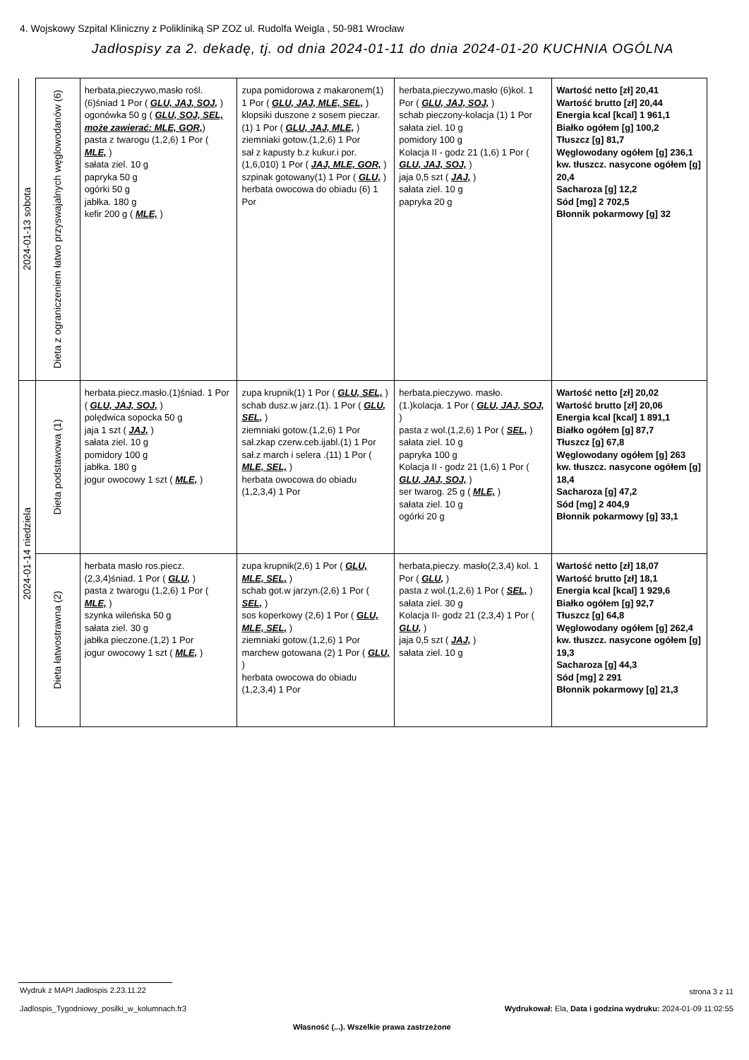4. Wojskowy Szpital Kliniczny z Polikliniką SP ZOZ ul. Rudolfa Weigla , 50-981 Wrocław
Jadłospisy za 2. dekadę, tj. od dnia 2024-01-11 do dnia 2024-01-20 KUCHNIA OGÓLNA
| 2024-01-13 sobota | Dieta z ograniczeniem łatwo przyswajalnych węglowodanów (6) | herbata,pieczywo,masło rośl.(6)śniad 1 Por ( GLU, JAJ, SOJ, ) ogonówka 50 g ( GLU, SOJ, SEL, może zawierać: MLE, GOR, ) pasta z twarogu (1,2,6) 1 Por ( MLE, ) sałata ziel. 10 g papryka 50 g ogórki 50 g jabłka. 180 g kefir 200 g ( MLE, ) | zupa pomidorowa z makaronem(1) 1 Por ( GLU, JAJ, MLE, SEL, ) klopsiki duszone z sosem pieczar.(1) 1 Por ( GLU, JAJ, MLE, ) ziemniaki gotow.(1,2,6) 1 Por sał z kapusty b.z kukur.i por.(1,6,010) 1 Por ( JAJ, MLE, GOR, ) szpinak gotowany(1) 1 Por ( GLU, ) herbata owocowa do obiadu (6) 1 Por | herbata,pieczywo,masło (6)kol. 1 Por ( GLU, JAJ, SOJ, ) schab pieczony-kolacja (1) 1 Por sałata ziel. 10 g pomidory 100 g Kolacja II - godz 21 (1,6) 1 Por ( GLU, JAJ, SOJ, ) jaja 0,5 szt ( JAJ, ) sałata ziel. 10 g papryka 20 g | Wartość netto [zł] 20,41 Wartość brutto [zł] 20,44 Energia kcal [kcal] 1 961,1 Białko ogółem [g] 100,2 Tłuszcz [g] 81,7 Węglowodany ogółem [g] 236,1 kw. tłuszcz. nasycone ogółem [g] 20,4 Sacharoza [g] 12,2 Sód [mg] 2 702,5 Błonnik pokarmowy [g] 32 |
| 2024-01-14 niedziela | Dieta podstawowa (1) | herbata.piecz.masło.(1)śniad. 1 Por ( GLU, JAJ, SOJ, ) polędwica sopocka 50 g jaja 1 szt ( JAJ, ) sałata ziel. 10 g pomidory 100 g jabłka. 180 g jogur owocowy 1 szt ( MLE, ) | zupa krupnik(1) 1 Por ( GLU, SEL, ) schab dusz.w jarz.(1). 1 Por ( GLU, SEL, ) ziemniaki gotow.(1,2,6) 1 Por sał.zkap czerw.ceb.ijabl.(1) 1 Por sał.z march i selera .(11) 1 Por ( MLE, SEL, ) herbata owocowa do obiadu (1,2,3,4) 1 Por | herbata.pieczywo. masło.(1.)kolacja. 1 Por ( GLU, JAJ, SOJ, ) pasta z wol.(1,2,6) 1 Por ( SEL, ) sałata ziel. 10 g papryka 100 g Kolacja II - godz 21 (1,6) 1 Por ( GLU, JAJ, SOJ, ) ser twarog. 25 g ( MLE, ) sałata ziel. 10 g ogórki 20 g | Wartość netto [zł] 20,02 Wartość brutto [zł] 20,06 Energia kcal [kcal] 1 891,1 Białko ogółem [g] 87,7 Tłuszcz [g] 67,8 Węglowodany ogółem [g] 263 kw. tłuszcz. nasycone ogółem [g] 18,4 Sacharoza [g] 47,2 Sód [mg] 2 404,9 Błonnik pokarmowy [g] 33,1 |
| | Dieta łatwostrawna (2) | herbata masło ros.piecz.(2,3,4)śniad. 1 Por ( GLU, ) pasta z twarogu (1,2,6) 1 Por ( MLE, ) szynka wileńska 50 g sałata ziel. 30 g jabłka pieczone.(1,2) 1 Por jogur owocowy 1 szt ( MLE, ) | zupa krupnik(2,6) 1 Por ( GLU, MLE, SEL, ) schab got.w jarzyn.(2,6) 1 Por ( SEL, ) sos koperkowy (2,6) 1 Por ( GLU, MLE, SEL, ) ziemniaki gotow.(1,2,6) 1 Por marchew gotowana (2) 1 Por ( GLU, ) herbata owocowa do obiadu (1,2,3,4) 1 Por | herbata,pieczy. masło(2,3,4) kol. 1 Por ( GLU, ) pasta z wol.(1,2,6) 1 Por ( SEL, ) sałata ziel. 30 g Kolacja II- godz 21 (2,3,4) 1 Por ( GLU, ) jaja 0,5 szt ( JAJ, ) sałata ziel. 10 g | Wartość netto [zł] 18,07 Wartość brutto [zł] 18,1 Energia kcal [kcal] 1 929,6 Białko ogółem [g] 92,7 Tłuszcz [g] 64,8 Węglowodany ogółem [g] 262,4 kw. tłuszcz. nasycone ogółem [g] 19,3 Sacharoza [g] 44,3 Sód [mg] 2 291 Błonnik pokarmowy [g] 21,3 |
Wydruk z MAPI Jadłospis 2.23.11.22
strona 3 z 11
Jadlospis_Tygodniowy_posilki_w_kolumnach.fr3
Wydrukował: Ela, Data i godzina wydruku: 2024-01-09 11:02:55
Własność (...). Wszelkie prawa zastrzeżone